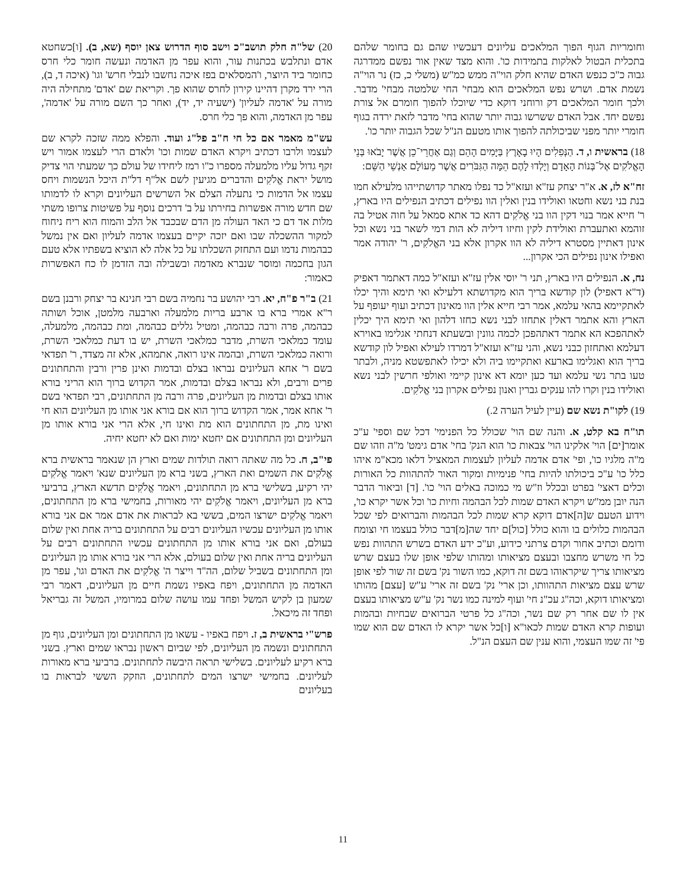וחומריות הגוף הפוך המלאכים עליונים דעכשיו שהם גם בחומר שלהם בתכלית הבטול לאלקות בתמידות כו'. והוא מצד שאין אור נפשם ממדרגה גבוה כ"כ כנפש האדם שהיא חלק הוי"ה ממש כמ"ש (משלי כ, כז) נר הוי"ה נשמת אדם. ושרש נפש המלאכים הוא מבחי' החי שלמטה מבחי' מדבר. ולכך חומר המלאכים דק ורוחני דוקא כדי שיוכלו להפוך חומרם אל צורת נפשם יחד. אבל האדם ששרשו גבוה יותר שהוא בחי' מדבר לזאת ירדה בגוף חומרי יותר מפני שביכולתה להפוך אותו מטעם הנ"ל שכל הגבוה יותר כו'.
18) בראשית ו, ד. הַנְּפִלִים הָיוּ בָאָרֶץ בַּיָּמִים הָהֵם וְגַם אַחֲרֵי־כֵן אֲשֶׁר יָבֹאוּ בְּנֵי הָאֱלֹקִים אֶל־בְּנוֹת הָאָדָם וְיָלְדוּ לָהֶם הֵמָּה הַגִּבֹּרִים אֲשֶׁר מֵעוֹלָם אַנְשֵׁי הַשֵּׁם:
זח"א לז, א. א"ר יצחק עז"א ועזא"ל כד נפלו מאתר קדושתייהו מלעילא חמו בנת בני נשא וחטאו ואולידו בנין ואלין הוו נפילים דכתיב הנפילים היו בארץ, ר' חייא אמר בנוי דקין הוו בני אֱלֹקִים דהא כד אתא סמאל על חוה אטיל בה זוהמא ואתעברת ואולידת לקין וחיזו דיליה לא הות דמי לשאר בני נשא וכל אינון דאתיין מסטרא דיליה לא הוו אקרון אלא בני האֱלֹקִים, ר' יהודה אמר ואפילו אינון נפילים הכי אקרון...
נח, א. הנפילים היו בארץ, תני ר' יוסי אלין עז"א ועזא"ל כמה דאתמר דאפיק (ד"א דאפיל) לון קודשא בריך הוא מקדושתא דלעילא ואי תימא והיך יכלו לאתקיימא בהאי עלמא, אמר רבי חייא אלין הוו מאינון דכתיב ועוף יעופף על הארץ והא אתמר דאלין אתחזו לבני נשא כחזו דלהון ואי תימא היך יכלין לאתהפכא הא אתמר דאתהפכן לכמה גוונין ובשעתא דנחתי אגלימו באוירא דעלמא ואתחזון כבני נשא, והני עז"א ועזא"ל דמרדו לעילא ואפיל לון קודשא בריך הוא ואגלימו בארעא ואתקיימו ביה ולא יכילו לאתפשטא מניה, ולבתר טעו בתר נשי עלמא ועד כען יומא דא אינון קיימי ואולפי חרשין לבני נשא ואולידו בנין וקרו להו ענקים גברין ואנון נפילים אקרון בני אֱלֹקִים.
19) לקו"ת נשא שם (עיין לעיל הערה 2.)
תו"ח בא קלט, א. והנה שם הוי' שכולל כל הפנימי' דכל שם וספי' ע"כ אומר[ים] הוי' אלקינו הוי' צבאות כו' הוא הנק' בחי' אדם גימט' מ"ה וזהו שם מ"ה מלגיו כו', ופי' אדם אדמה לעליון לעצמות המאציל דלאו מכא"מ איהו כלל כו' ע"כ ביכולתו להיות בחי' פנימיות ומקור האור להתהוות כל האורות וכלים דאצי' בפרט ובכלל וז"ש מי כמוכה באלים הוי' כו'. [ד] וביאור הדבר הנה יובן ממ"ש ויקרא האדם שמות לכל הבהמה וחיות כו' וכל אשר יקרא כו', וידוע הטעם ש[ה]אדם דוקא קרא שמות לכל הבהמות והברואים לפי שכל הבהמות כלולים בו והוא כולל [כול]ם יחד שה[מ]דבר כולל בעצמו חי וצומח ודומם וכתיב אחור וקדם צרתני כידוע, וע"כ ידע האדם בשרש התהוות נפש כל חי משרש מחצבו ובעצם מציאותו ומהותו שלפי אופן שלו בעצם שרש מציאותו צריך שיקראוהו בשם זה דוקא, כמו השור נק' בשם זה שור לפי אופן שרש עצם מציאות התהוותו, וכן ארי' נק' בשם זה ארי' ע"ש [עצם] מהותו ומציאותו דוקא, וכה"ג עכ"נ חי' ועוף למינה כמו נשר נק' ע"ש מציאותו בעצם אין לו שם אחר רק שם נשר, וכה"ג כל פרטי הברואים שבחיות ובהמות ועופות קרא האדם שמות לכאו"א [ו]כל אשר יקרא לו האדם שם הוא שמו פי' זה שמו העצמי, והוא ענין שם העצם הנ"ל.
20) של"ה חלק תושב"כ וישב סוף הדרוש צאן יוסף (שא, ב). [ו]כשחטא אדם ונתלבש בכתנות עור, והוא עפר מן האדמה ונעשה חומר כלי חרס כחומר ביד היוצר, ו'המסלאים בפז איכה נחשבו לנבלי חרש' וגו' (איכה ד, ב), הרי ירד מקרן דהיינו קירון לחרס שהוא פך. וקריאת שם 'אדם' מתחילה היה מורה על 'אדמה לעליון' (ישעיה יד, יד), ואחר כך השם מורה על 'אדמה', עפר מן האדמה, והוא פך כלי חרס.
עש"מ מאמר אם כל חי ח"ב פל"ג ועוד. והפלא ממה שזכה לקרא שם לעצמו ולרבו דכתיב ויקרא האדם שמות וכו' ולאדם הרי לעצמו אמור ויש זקף גדול עליו מלמעלה מספרו כ"ו רמז ליחידו של עולם כך שמעתי הוי צדיק מושל יראת אֱלֹקִים והדברים מגיעין לשם אל"ף דל"ת היכל הנשמות ויחס עצמו אל הדמות כי נתעלה הצלם אל השרשים העליונים וקרא לו לדמותו שם חדש מורה אפשרות בחירתו על ב' דרכים נוסף על פשיטות צרופו משתי מלות אד דם כי האד העולה מן הדם שבכבד אל הלב והמוח הוא ריח ניחוח למקור ההשכלה שבו ואם יזכה יקיים בעצמו אדמה לעליון ואם אין נמשל כבהמות נדמו ועם התחזק השכלתו על כל אלה לא הוציא בשפתיו אלא טעם הגון בחכמה ומוסר שנברא מאדמה ובשבילה ובה הזדמן לו כח האפשרות כאמור:
21) ב"ר פ"ח, יא. רבי יהושע בר נחמיה בשם רבי חנינא בר יצחק ורבנן בשם ר"א אמרי ברא בו ארבע בריות מלמעלה וארבעה מלמטן, אוכל ושותה כבהמה, פרה ורבה כבהמה, ומטיל גללים כבהמה, ומת כבהמה, מלמעלה, עומד כמלאכי השרת, מדבר כמלאכי השרת, יש בו דעת כמלאכי השרת, ורואה כמלאכי השרת, ובהמה אינו רואה, אתמהא, אלא זה מצדד, ר' תפדאי בשם ר' אחא העליונים נבראו בצלם ובדמות ואינן פרין ורבין והתחתונים פרים ורבים, ולא נבראו בצלם ובדמות, אמר הקדוש ברוך הוא הריני בורא אותו בצלם ובדמות מן העליונים, פרה ורבה מן התחתונים, רבי תפדאי בשם ר' אחא אמר, אמר הקדוש ברוך הוא אם בורא אני אותו מן העליונים הוא חי ואינו מת, מן התחתונים הוא מת ואינו חי, אלא הרי אני בורא אותו מן העליונים ומן התחתונים אם יחטא ימות ואם לא יחטא יחיה.
פי"ב, ח. כל מה שאתה רואה תולדות שמים וארץ הן שנאמר בראשית ברא אֱלֹקִים את השמים ואת הארץ, בשני ברא מן העליונים שנא' ויאמר אֱלֹקִים יהי רקיע, בשלישי ברא מן התחתונים, ויאמר אֱלֹקִים תדשא הארץ, ברביעי ברא מן העליונים, ויאמר אֱלֹקִים יהי מאורות, בחמישי ברא מן התחתונים, ויאמר אֱלֹקִים ישרצו המים, בששי בא לבראות את אדם אמר אם אני בורא אותו מן העליונים עכשיו העליונים רבים על התחתונים בריה אחת ואין שלום בעולם, ואם אני בורא אותו מן התחתונים עכשיו התחתונים רבים על העליונים בריה אחת ואין שלום בעולם, אלא הרי אני בורא אותו מן העליונים ומן התחתונים בשביל שלום, הה"ד וייצר ה' אֱלֹקִים את האדם וגו', עפר מן האדמה מן התחתונים, ויפח באפיו נשמת חיים מן העליונים, דאמר רבי שמעון בן לקיש המשל ופחד עמו עושה שלום במרומיו, המשל זה גבריאל ופחד זה מיכאל.
פרש"י בראשית ב, ז. ויפח באפיו - עשאו מן התחתונים ומן העליונים, גוף מן התחתונים ונשמה מן העליונים, לפי שביום ראשון נבראו שמים וארץ. בשני ברא רקיע לעליונים. בשלישי תראה היבשה לתחתונים. ברביעי ברא מאורות לעליונים. בחמישי ישרצו המים לתחתונים, הוזקק הששי לבראות בו בעליונים
11